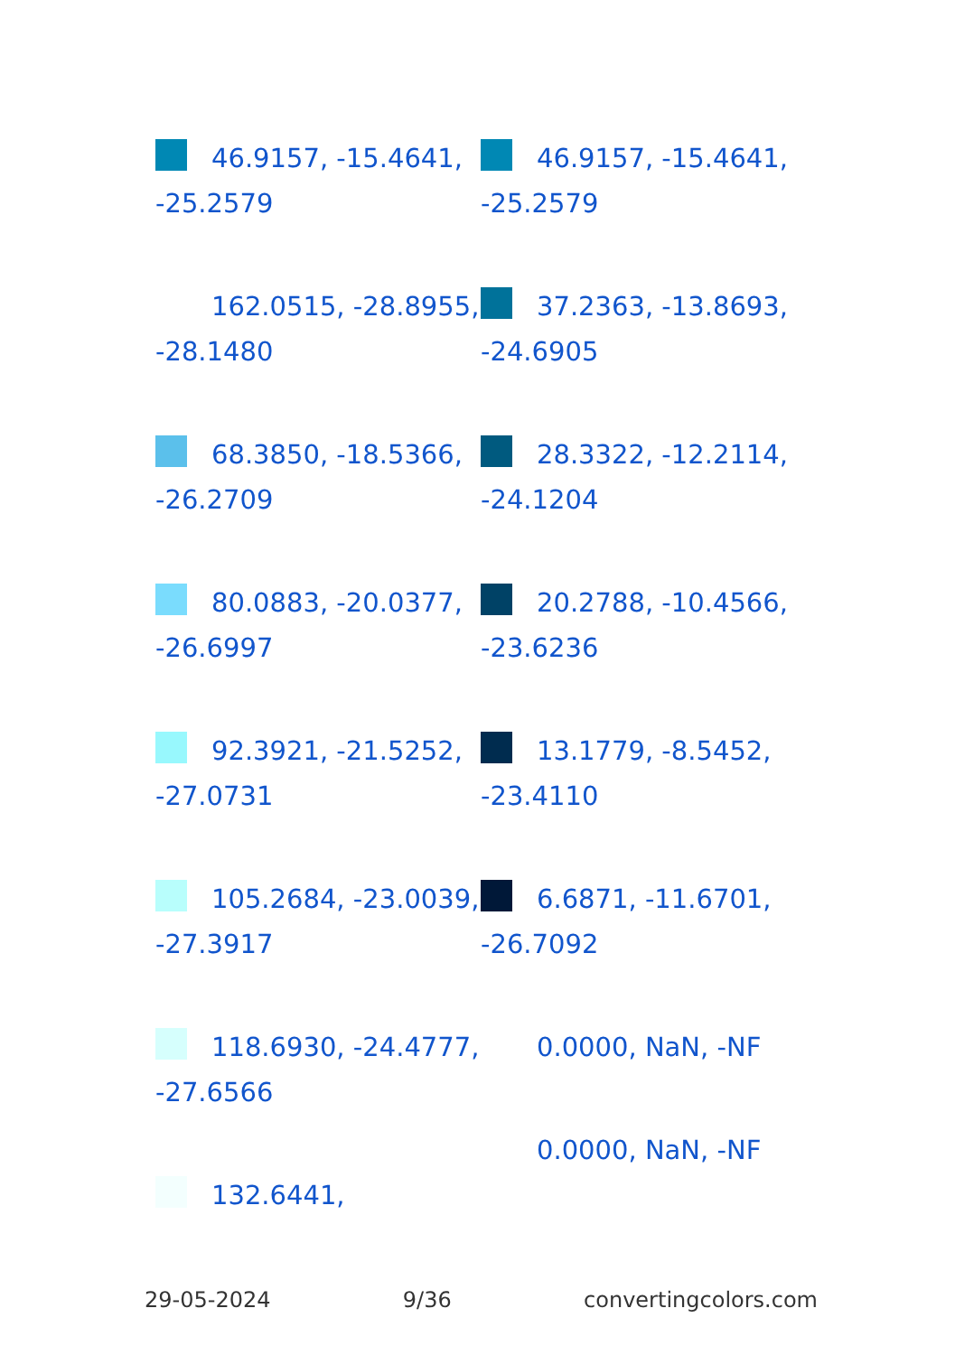46.9157, -15.4641, -25.2579
162.0515, -28.8955, -28.1480
68.3850, -18.5366, -26.2709
80.0883, -20.0377, -26.6997
92.3921, -21.5252, -27.0731
105.2684, -23.0039, -27.3917
118.6930, -24.4777, -27.6566
132.6441,
46.9157, -15.4641, -25.2579
37.2363, -13.8693, -24.6905
28.3322, -12.2114, -24.1204
20.2788, -10.4566, -23.6236
13.1779, -8.5452, -23.4110
6.6871, -11.6701, -26.7092
0.0000, NaN, -NF
0.0000, NaN, -NF
29-05-2024 9/36 convertingcolors.com